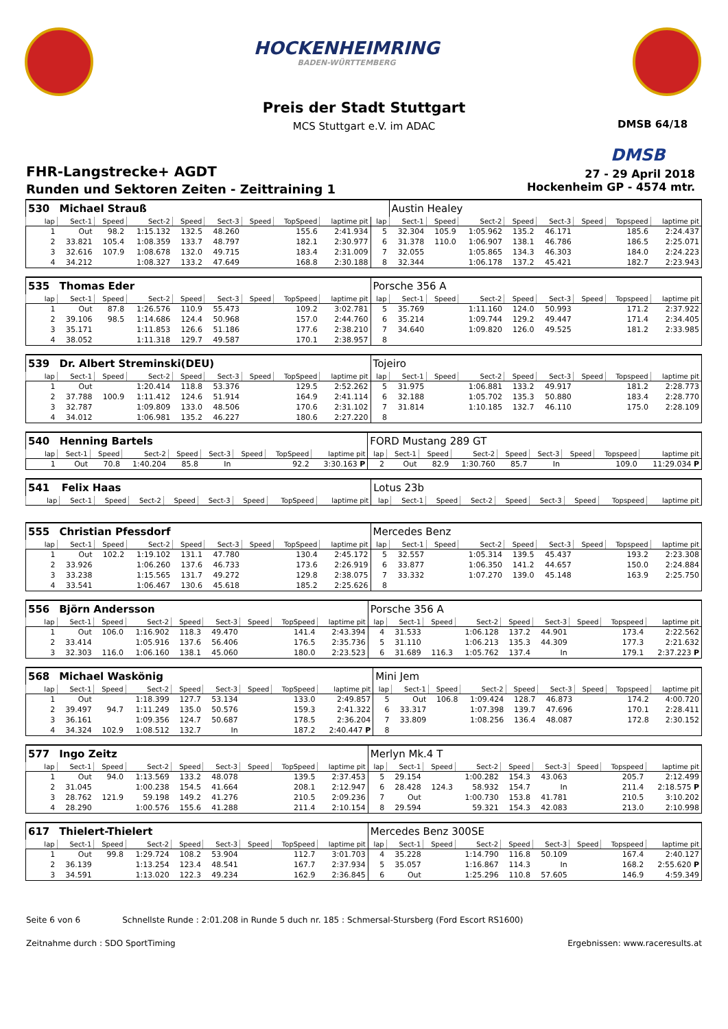HOCKENHEIMRING
BADEN-WÜRTTEMBERG
Preis der Stadt Stuttgart
MCS Stuttgart e.V. im ADAC DMSB 64/18
DMSB
FHR-Langstrecke+ AGDT
Runden und Sektoren Zeiten - Zeittraining 1
27 - 29 April 2018
Hockenheim GP - 4574 mtr.
| 530 | Michael Strauß | | | | | | | | | Austin Healey | | | | | | | |
| lap | Sect-1 | Speed | Sect-2 | Speed | Sect-3 | Speed | TopSpeed | laptime pit | lap | Sect-1 | Speed | Sect-2 | Speed | Sect-3 | Speed | Topspeed | laptime pit |
| 1 | Out | 98.2 | 1:15.132 | 132.5 | 48.260 | | 155.6 | 2:41.934 | 5 | 32.304 | 105.9 | 1:05.962 | 135.2 | 46.171 | | 185.6 | 2:24.437 |
| 2 | 33.821 | 105.4 | 1:08.359 | 133.7 | 48.797 | | 182.1 | 2:30.977 | 6 | 31.378 | 110.0 | 1:06.907 | 138.1 | 46.786 | | 186.5 | 2:25.071 |
| 3 | 32.616 | 107.9 | 1:08.678 | 132.0 | 49.715 | | 183.4 | 2:31.009 | 7 | 32.055 | | 1:05.865 | 134.3 | 46.303 | | 184.0 | 2:24.223 |
| 4 | 34.212 | | 1:08.327 | 133.2 | 47.649 | | 168.8 | 2:30.188 | 8 | 32.344 | | 1:06.178 | 137.2 | 45.421 | | 182.7 | 2:23.943 |
| 535 | Thomas Eder | | | | | | | | Porsche 356 A | | | | | | | | |
| lap | Sect-1 | Speed | Sect-2 | Speed | Sect-3 | Speed | TopSpeed | laptime pit | lap | Sect-1 | Speed | Sect-2 | Speed | Sect-3 | Speed | Topspeed | laptime pit |
| 1 | Out | 87.8 | 1:26.576 | 110.9 | 55.473 | | 109.2 | 3:02.781 | 5 | 35.769 | | 1:11.160 | 124.0 | 50.993 | | 171.2 | 2:37.922 |
| 2 | 39.106 | 98.5 | 1:14.686 | 124.4 | 50.968 | | 157.0 | 2:44.760 | 6 | 35.214 | | 1:09.744 | 129.2 | 49.447 | | 171.4 | 2:34.405 |
| 3 | 35.171 | | 1:11.853 | 126.6 | 51.186 | | 177.6 | 2:38.210 | 7 | 34.640 | | 1:09.820 | 126.0 | 49.525 | | 181.2 | 2:33.985 |
| 4 | 38.052 | | 1:11.318 | 129.7 | 49.587 | | 170.1 | 2:38.957 | 8 | | | | | | | | |
| 539 | Dr. Albert Streminski(DEU) | | | | | | | | Tojeiro | | | | | | | | |
| lap | Sect-1 | Speed | Sect-2 | Speed | Sect-3 | Speed | TopSpeed | laptime pit | lap | Sect-1 | Speed | Sect-2 | Speed | Sect-3 | Speed | Topspeed | laptime pit |
| 1 | Out | | 1:20.414 | 118.8 | 53.376 | | 129.5 | 2:52.262 | 5 | 31.975 | | 1:06.881 | 133.2 | 49.917 | | 181.2 | 2:28.773 |
| 2 | 37.788 | 100.9 | 1:11.412 | 124.6 | 51.914 | | 164.9 | 2:41.114 | 6 | 32.188 | | 1:05.702 | 135.3 | 50.880 | | 183.4 | 2:28.770 |
| 3 | 32.787 | | 1:09.809 | 133.0 | 48.506 | | 170.6 | 2:31.102 | 7 | 31.814 | | 1:10.185 | 132.7 | 46.110 | | 175.0 | 2:28.109 |
| 4 | 34.012 | | 1:06.981 | 135.2 | 46.227 | | 180.6 | 2:27.220 | 8 | | | | | | | | |
| 540 | Henning Bartels | | | | | | | | FORD Mustang 289 GT | | | | | | | | |
| lap | Sect-1 | Speed | Sect-2 | Speed | Sect-3 | Speed | TopSpeed | laptime pit | lap | Sect-1 | Speed | Sect-2 | Speed | Sect-3 | Speed | Topspeed | laptime pit |
| 1 | Out | 70.8 | 1:40.204 | 85.8 | In | | 92.2 | 3:30.163 P | 2 | Out | 82.9 | 1:30.760 | 85.7 | In | | 109.0 | 11:29.034 P |
| 541 | Felix Haas | | | | | | | | Lotus 23b | | | | | | | | |
| lap | Sect-1 | Speed | Sect-2 | Speed | Sect-3 | Speed | TopSpeed | laptime pit | lap | Sect-1 | Speed | Sect-2 | Speed | Sect-3 | Speed | Topspeed | laptime pit |
| 555 | Christian Pfessdorf | | | | | | | | Mercedes Benz | | | | | | | | |
| lap | Sect-1 | Speed | Sect-2 | Speed | Sect-3 | Speed | TopSpeed | laptime pit | lap | Sect-1 | Speed | Sect-2 | Speed | Sect-3 | Speed | Topspeed | laptime pit |
| 1 | Out | 102.2 | 1:19.102 | 131.1 | 47.780 | | 130.4 | 2:45.172 | 5 | 32.557 | | 1:05.314 | 139.5 | 45.437 | | 193.2 | 2:23.308 |
| 2 | 33.926 | | 1:06.260 | 137.6 | 46.733 | | 173.6 | 2:26.919 | 6 | 33.877 | | 1:06.350 | 141.2 | 44.657 | | 150.0 | 2:24.884 |
| 3 | 33.238 | | 1:15.565 | 131.7 | 49.272 | | 129.8 | 2:38.075 | 7 | 33.332 | | 1:07.270 | 139.0 | 45.148 | | 163.9 | 2:25.750 |
| 4 | 33.541 | | 1:06.467 | 130.6 | 45.618 | | 185.2 | 2:25.626 | 8 | | | | | | | | |
| 556 | Björn Andersson | | | | | | | | Porsche 356 A | | | | | | | | |
| lap | Sect-1 | Speed | Sect-2 | Speed | Sect-3 | Speed | TopSpeed | laptime pit | lap | Sect-1 | Speed | Sect-2 | Speed | Sect-3 | Speed | Topspeed | laptime pit |
| 1 | Out | 106.0 | 1:16.902 | 118.3 | 49.470 | | 141.4 | 2:43.394 | 4 | 31.533 | | 1:06.128 | 137.2 | 44.901 | | 173.4 | 2:22.562 |
| 2 | 33.414 | | 1:05.916 | 137.6 | 56.406 | | 176.5 | 2:35.736 | 5 | 31.110 | | 1:06.213 | 135.3 | 44.309 | | 177.3 | 2:21.632 |
| 3 | 32.303 | 116.0 | 1:06.160 | 138.1 | 45.060 | | 180.0 | 2:23.523 | 6 | 31.689 | 116.3 | 1:05.762 | 137.4 | In | | 179.1 | 2:37.223 P |
| 568 | Michael Waskönig | | | | | | | | Mini Jem | | | | | | | | |
| lap | Sect-1 | Speed | Sect-2 | Speed | Sect-3 | Speed | TopSpeed | laptime pit | lap | Sect-1 | Speed | Sect-2 | Speed | Sect-3 | Speed | Topspeed | laptime pit |
| 1 | Out | | 1:18.399 | 127.7 | 53.134 | | 133.0 | 2:49.857 | 5 | Out | 106.8 | 1:09.424 | 128.7 | 46.873 | | 174.2 | 4:00.720 |
| 2 | 39.497 | 94.7 | 1:11.249 | 135.0 | 50.576 | | 159.3 | 2:41.322 | 6 | 33.317 | | 1:07.398 | 139.7 | 47.696 | | 170.1 | 2:28.411 |
| 3 | 36.161 | | 1:09.356 | 124.7 | 50.687 | | 178.5 | 2:36.204 | 7 | 33.809 | | 1:08.256 | 136.4 | 48.087 | | 172.8 | 2:30.152 |
| 4 | 34.324 | 102.9 | 1:08.512 | 132.7 | In | | 187.2 | 2:40.447 P | 8 | | | | | | | | |
| 577 | Ingo Zeitz | | | | | | | | Merlyn Mk.4 T | | | | | | | | |
| lap | Sect-1 | Speed | Sect-2 | Speed | Sect-3 | Speed | TopSpeed | laptime pit | lap | Sect-1 | Speed | Sect-2 | Speed | Sect-3 | Speed | Topspeed | laptime pit |
| 1 | Out | 94.0 | 1:13.569 | 133.2 | 48.078 | | 139.5 | 2:37.453 | 5 | 29.154 | | 1:00.282 | 154.3 | 43.063 | | 205.7 | 2:12.499 |
| 2 | 31.045 | | 1:00.238 | 154.5 | 41.664 | | 208.1 | 2:12.947 | 6 | 28.428 | 124.3 | 58.932 | 154.7 | In | | 211.4 | 2:18.575 P |
| 3 | 28.762 | 121.9 | 59.198 | 149.2 | 41.276 | | 210.5 | 2:09.236 | 7 | Out | | 1:00.730 | 153.8 | 41.781 | | 210.5 | 3:10.202 |
| 4 | 28.290 | | 1:00.576 | 155.6 | 41.288 | | 211.4 | 2:10.154 | 8 | 29.594 | | 59.321 | 154.3 | 42.083 | | 213.0 | 2:10.998 |
| 617 | Thielert-Thielert | | | | | | | | Mercedes Benz 300SE | | | | | | | | |
| lap | Sect-1 | Speed | Sect-2 | Speed | Sect-3 | Speed | TopSpeed | laptime pit | lap | Sect-1 | Speed | Sect-2 | Speed | Sect-3 | Speed | Topspeed | laptime pit |
| 1 | Out | 99.8 | 1:29.724 | 108.2 | 53.904 | | 112.7 | 3:01.703 | 4 | 35.228 | | 1:14.790 | 116.8 | 50.109 | | 167.4 | 2:40.127 |
| 2 | 36.139 | | 1:13.254 | 123.4 | 48.541 | | 167.7 | 2:37.934 | 5 | 35.057 | | 1:16.867 | 114.3 | In | | 168.2 | 2:55.620 P |
| 3 | 34.591 | | 1:13.020 | 122.3 | 49.234 | | 162.9 | 2:36.845 | 6 | Out | | 1:25.296 | 110.8 | 57.605 | | 146.9 | 4:59.349 |
Seite 6 von 6 Schnellste Runde : 2:01.208 in Runde 5 duch nr. 185 : Schmersal-Stursberg (Ford Escort RS1600)
Zeitnahme durch : SDO SportTiming Ergebnissen: www.raceresults.at